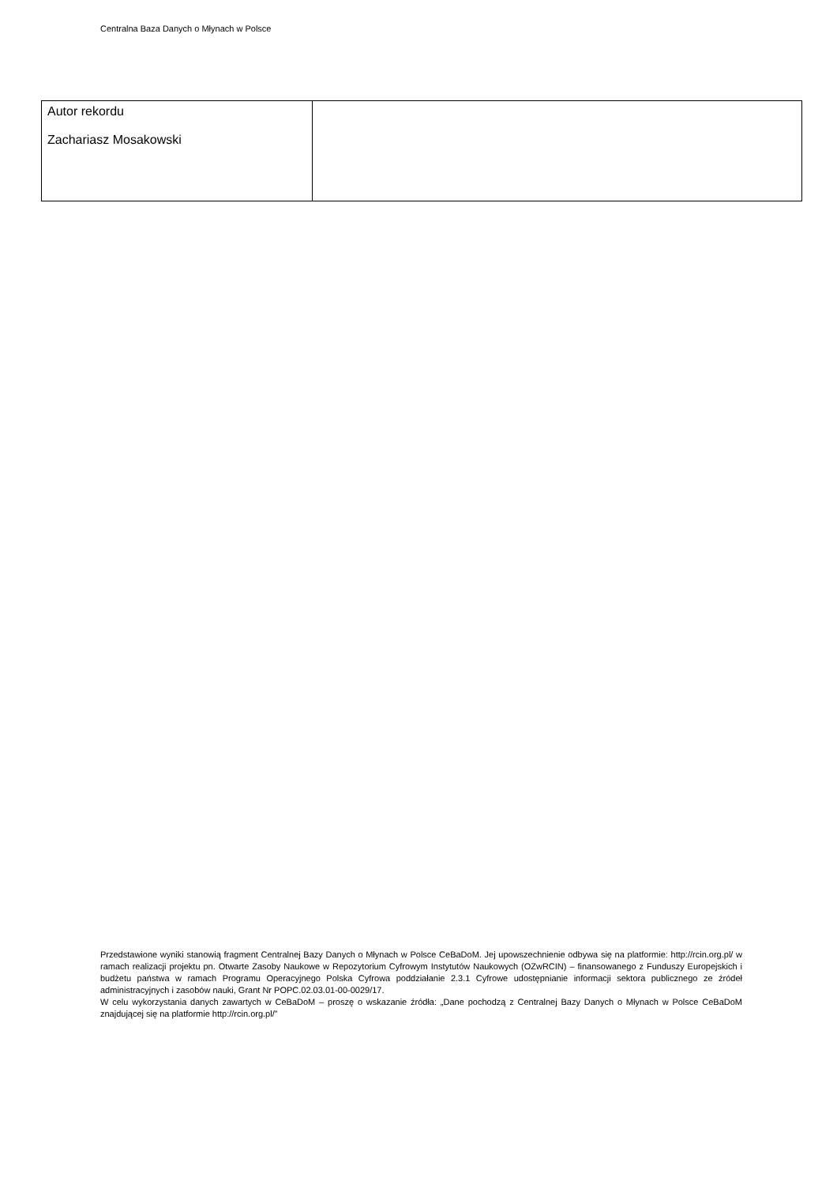Centralna Baza Danych o Młynach w Polsce
| Autor rekordu Zachariasz Mosakowski | |
Przedstawione wyniki stanowią fragment Centralnej Bazy Danych o Młynach w Polsce CeBaDoM. Jej upowszechnienie odbywa się na platformie: http://rcin.org.pl/ w ramach realizacji projektu pn. Otwarte Zasoby Naukowe w Repozytorium Cyfrowym Instytutów Naukowych (OZwRCIN) – finansowanego z Funduszy Europejskich i budżetu państwa w ramach Programu Operacyjnego Polska Cyfrowa poddziałanie 2.3.1 Cyfrowe udostępnianie informacji sektora publicznego ze źródeł administracyjnych i zasobów nauki, Grant Nr POPC.02.03.01-00-0029/17.
W celu wykorzystania danych zawartych w CeBaDoM – proszę o wskazanie źródła: „Dane pochodzą z Centralnej Bazy Danych o Młynach w Polsce CeBaDoM znajdującej się na platformie http://rcin.org.pl/”